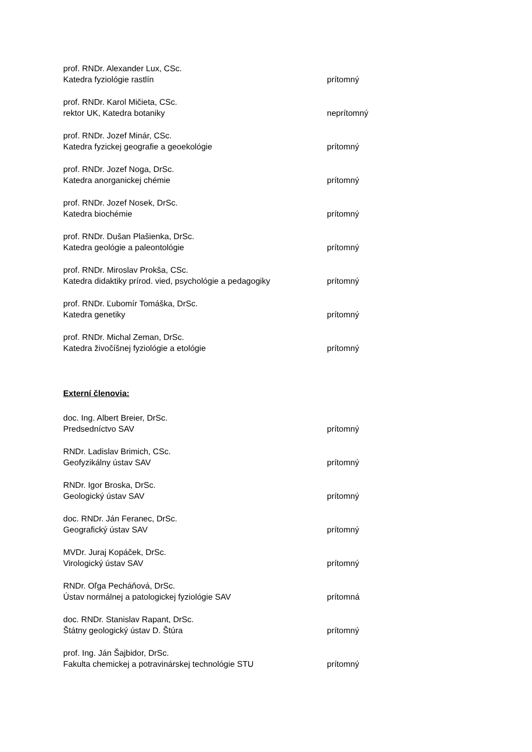prof. RNDr. Alexander Lux, CSc.
Katedra fyziológie rastlín prítomný
prof. RNDr. Karol Mičieta, CSc.
rektor UK, Katedra botaniky neprítomný
prof. RNDr. Jozef Minár, CSc.
Katedra fyzickej geografie a geoekológie prítomný
prof. RNDr. Jozef Noga, DrSc.
Katedra anorganickej chémie prítomný
prof. RNDr. Jozef Nosek, DrSc.
Katedra biochémie prítomný
prof. RNDr. Dušan Plašienka, DrSc.
Katedra geológie a paleontológie prítomný
prof. RNDr. Miroslav Prokša, CSc.
Katedra didaktiky prírod. vied, psychológie a pedagogiky prítomný
prof. RNDr. Ľubomír Tomáška, DrSc.
Katedra genetiky prítomný
prof. RNDr. Michal Zeman, DrSc.
Katedra živočíšnej fyziológie a etológie prítomný
Externí členovia:
doc. Ing. Albert Breier, DrSc.
Predsedníctvo SAV prítomný
RNDr. Ladislav Brimich, CSc.
Geofyzikálny ústav SAV prítomný
RNDr. Igor Broska, DrSc.
Geologický ústav SAV prítomný
doc. RNDr. Ján Feranec, DrSc.
Geografický ústav SAV prítomný
MVDr. Juraj Kopáček, DrSc.
Virologický ústav SAV prítomný
RNDr. Oľga Pecháňová, DrSc.
Ústav normálnej a patologickej fyziológie SAV prítomná
doc. RNDr. Stanislav Rapant, DrSc.
Štátny geologický ústav D. Štúra prítomný
prof. Ing. Ján Šajbidor, DrSc.
Fakulta chemickej a potravinárskej technológie STU prítomný